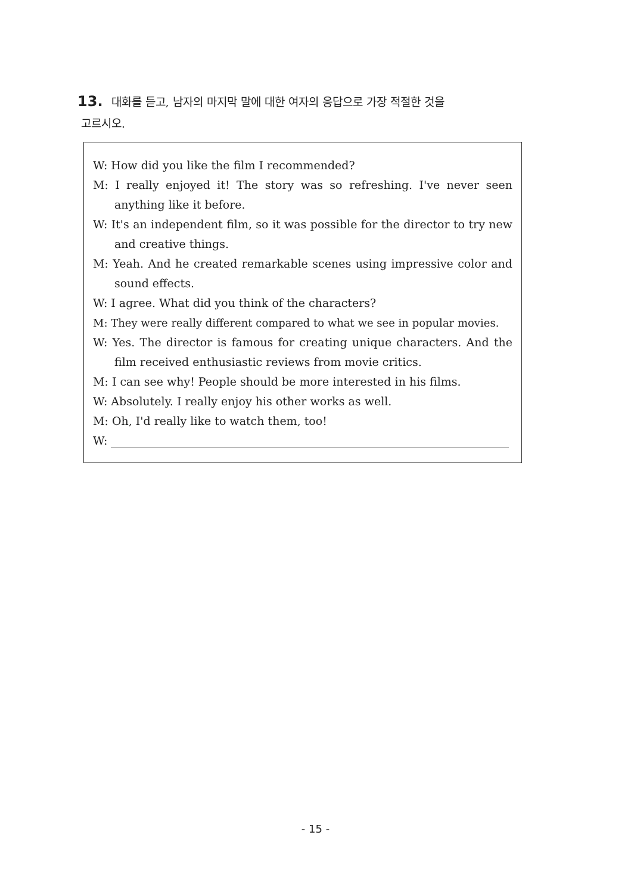13. 대화를 듣고, 남자의 마지막 말에 대한 여자의 응답으로 가장 적절한 것을
고르시오.
W: How did you like the film I recommended?
M: I really enjoyed it! The story was so refreshing. I've never seen anything like it before.
W: It's an independent film, so it was possible for the director to try new and creative things.
M: Yeah. And he created remarkable scenes using impressive color and sound effects.
W: I agree. What did you think of the characters?
M: They were really different compared to what we see in popular movies.
W: Yes. The director is famous for creating unique characters. And the film received enthusiastic reviews from movie critics.
M: I can see why! People should be more interested in his films.
W: Absolutely. I really enjoy his other works as well.
M: Oh, I'd really like to watch them, too!
W:
- 15 -